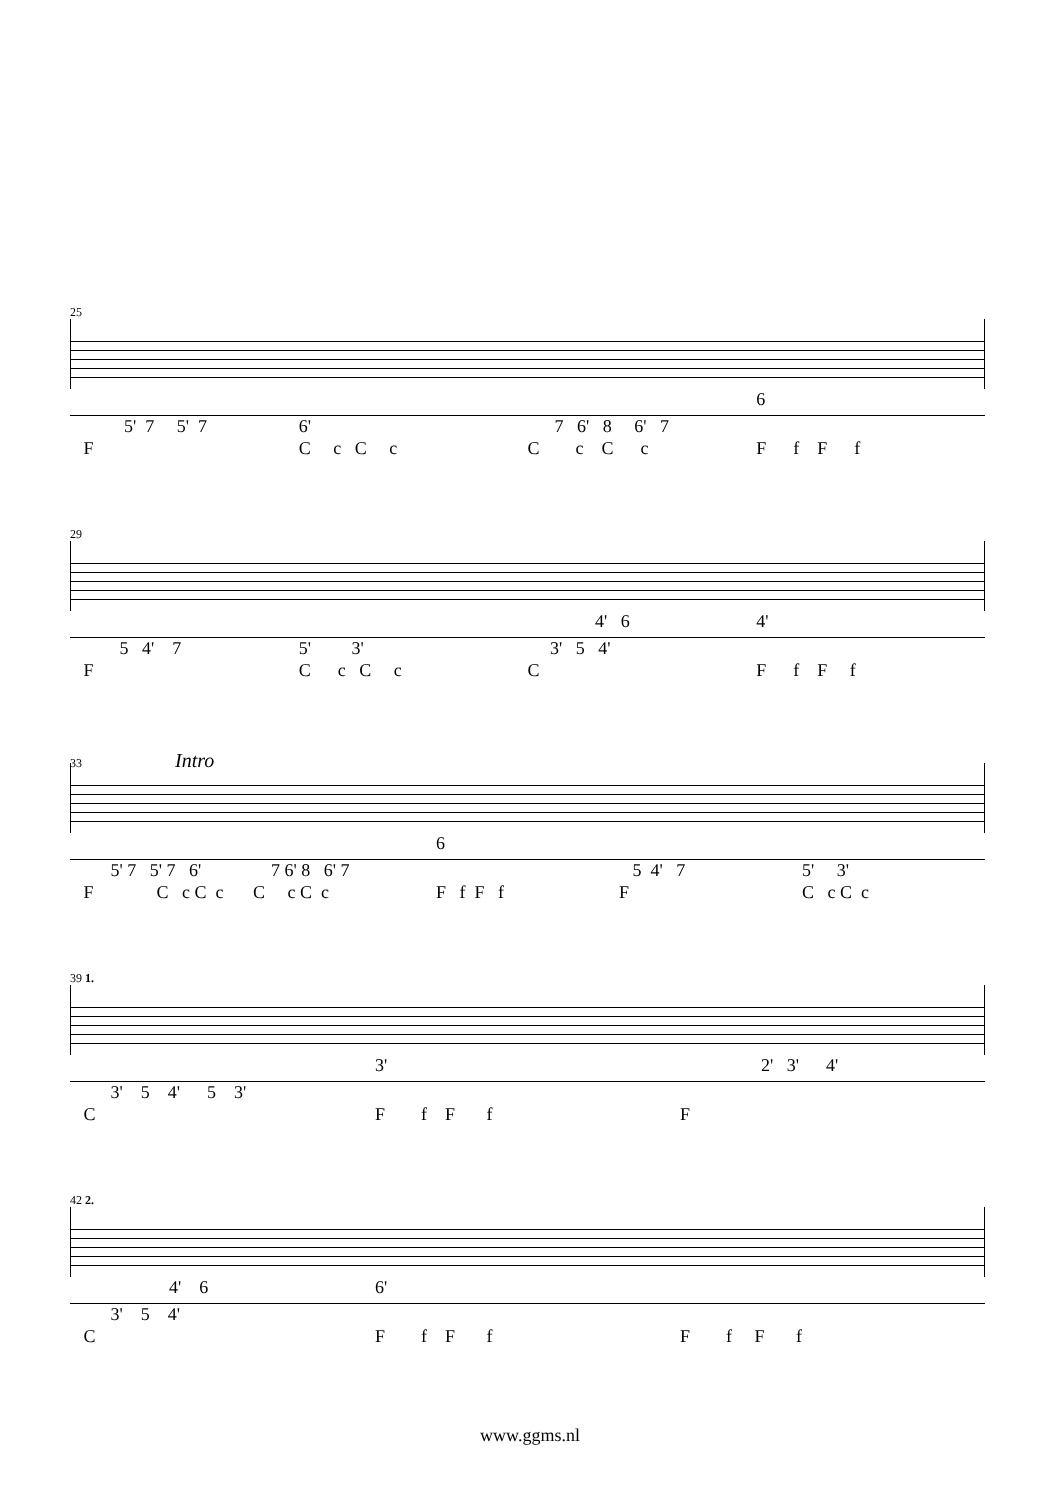25
6
5' 7 5' 7 6' 7 6' 8 6' 7
F C c C c C c C c F f F f
29
4' 6 4'
5 4' 7 5' 3' 3' 5 4'
F C c C c C F f F f
33 Intro
6
5' 7 5' 7 6' 7 6' 8 6' 7 5 4' 7 5' 3'
F C c C c C c C c F f F f F C c C c
39 1.
3' 2' 3' 4'
3' 5 4' 5 3'
C F f F f F
42 2.
4' 6 6'
3' 5 4'
C F f F f F f F f
www.ggms.nl